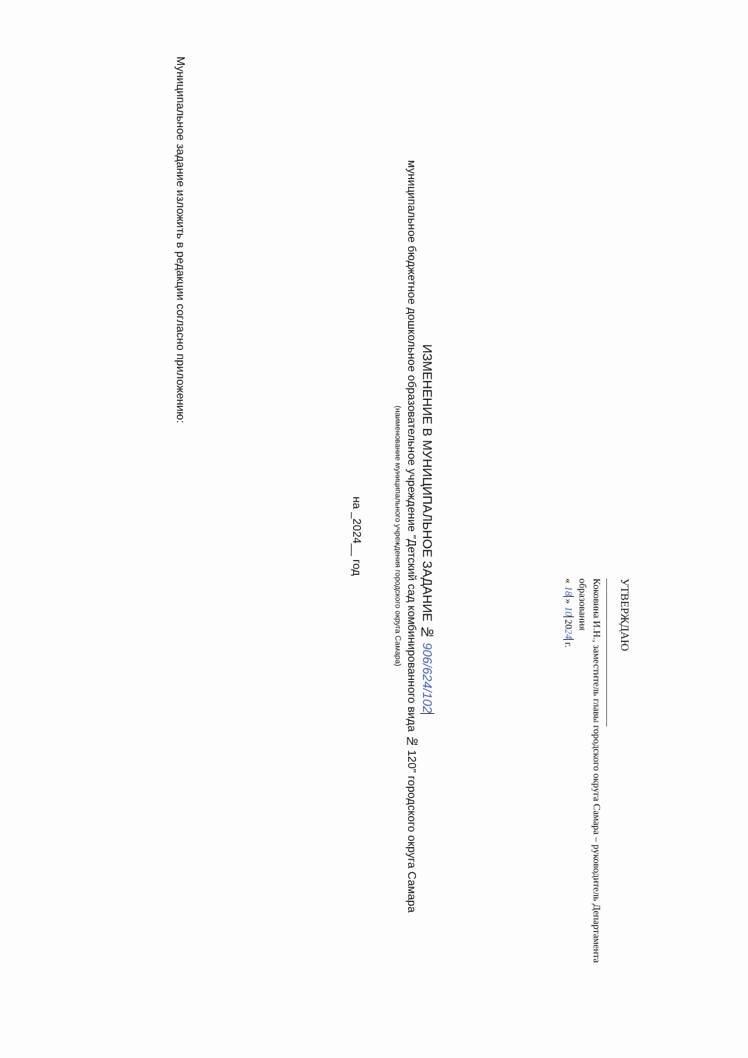УТВЕРЖДАЮ
______________________________
Коковина И.Н., заместитель главы городского округа Самара – руководитель Департамента образования
« 18 » 10 2024 г.
ИЗМЕНЕНИЕ В МУНИЦИПАЛЬНОЕ ЗАДАНИЕ № 906/624/102
муниципальное бюджетное дошкольное образовательное учреждение "Детский сад комбинированного вида № 120" городского округа Самара
(наименование муниципального учреждения городского округа Самара)
на _2024__ год
Муниципальное задание изложить в редакции согласно приложению: